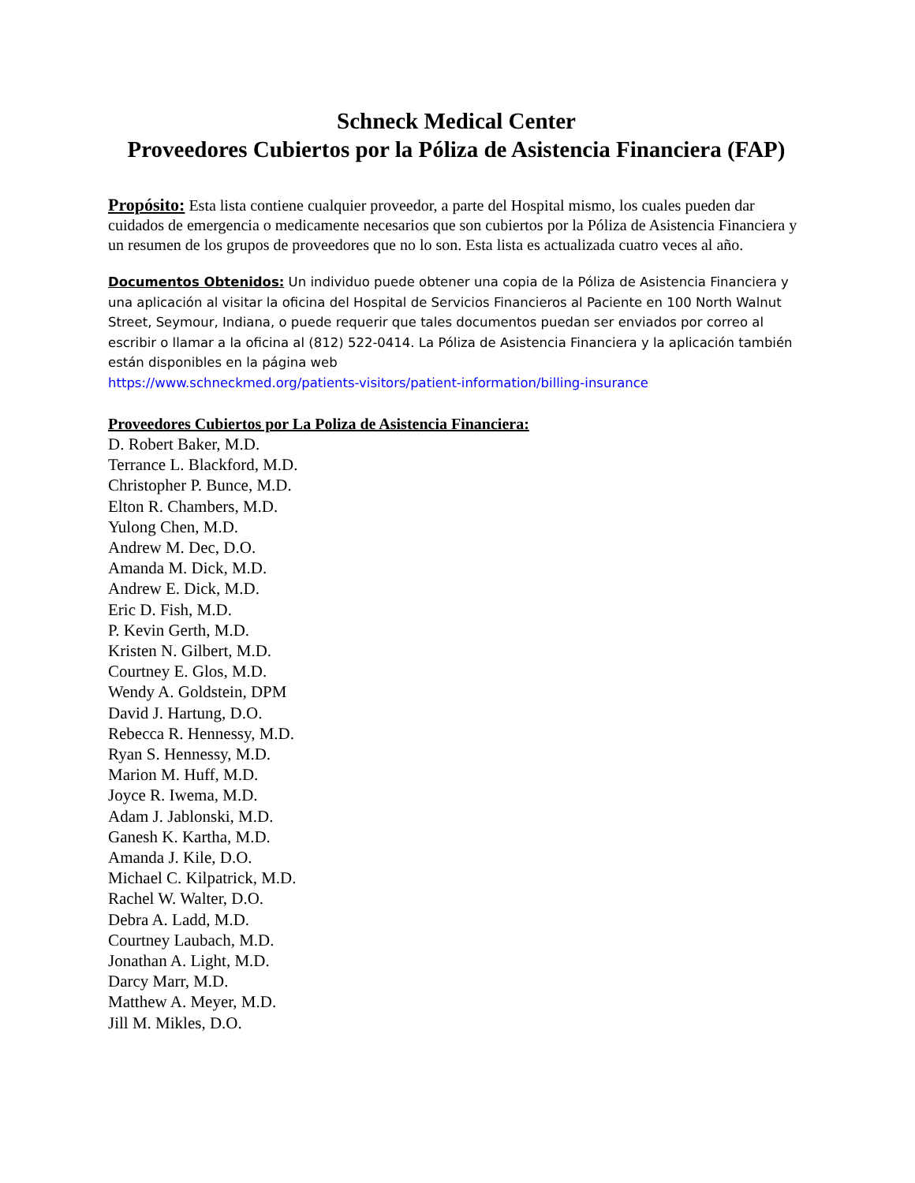Schneck Medical Center
Proveedores Cubiertos por la Póliza de Asistencia Financiera (FAP)
Propósito: Esta lista contiene cualquier proveedor, a parte del Hospital mismo, los cuales pueden dar cuidados de emergencia o medicamente necesarios que son cubiertos por la Póliza de Asistencia Financiera y un resumen de los grupos de proveedores que no lo son. Esta lista es actualizada cuatro veces al año.
Documentos Obtenidos: Un individuo puede obtener una copia de la Póliza de Asistencia Financiera y una aplicación al visitar la oficina del Hospital de Servicios Financieros al Paciente en 100 North Walnut Street, Seymour, Indiana, o puede requerir que tales documentos puedan ser enviados por correo al escribir o llamar a la oficina al (812) 522-0414. La Póliza de Asistencia Financiera y la aplicación también están disponibles en la página web
https://www.schneckmed.org/patients-visitors/patient-information/billing-insurance
Proveedores Cubiertos por La Poliza de Asistencia Financiera:
D. Robert Baker, M.D.
Terrance L. Blackford, M.D.
Christopher P. Bunce, M.D.
Elton R. Chambers, M.D.
Yulong Chen, M.D.
Andrew M. Dec, D.O.
Amanda M. Dick, M.D.
Andrew E. Dick, M.D.
Eric D. Fish, M.D.
P. Kevin Gerth, M.D.
Kristen N. Gilbert, M.D.
Courtney E. Glos, M.D.
Wendy A. Goldstein, DPM
David J. Hartung, D.O.
Rebecca R. Hennessy, M.D.
Ryan S. Hennessy, M.D.
Marion M. Huff, M.D.
Joyce R. Iwema, M.D.
Adam J. Jablonski, M.D.
Ganesh K. Kartha, M.D.
Amanda J. Kile, D.O.
Michael C. Kilpatrick, M.D.
Rachel W. Walter, D.O.
Debra A. Ladd, M.D.
Courtney Laubach, M.D.
Jonathan A. Light, M.D.
Darcy Marr, M.D.
Matthew A. Meyer, M.D.
Jill M. Mikles, D.O.